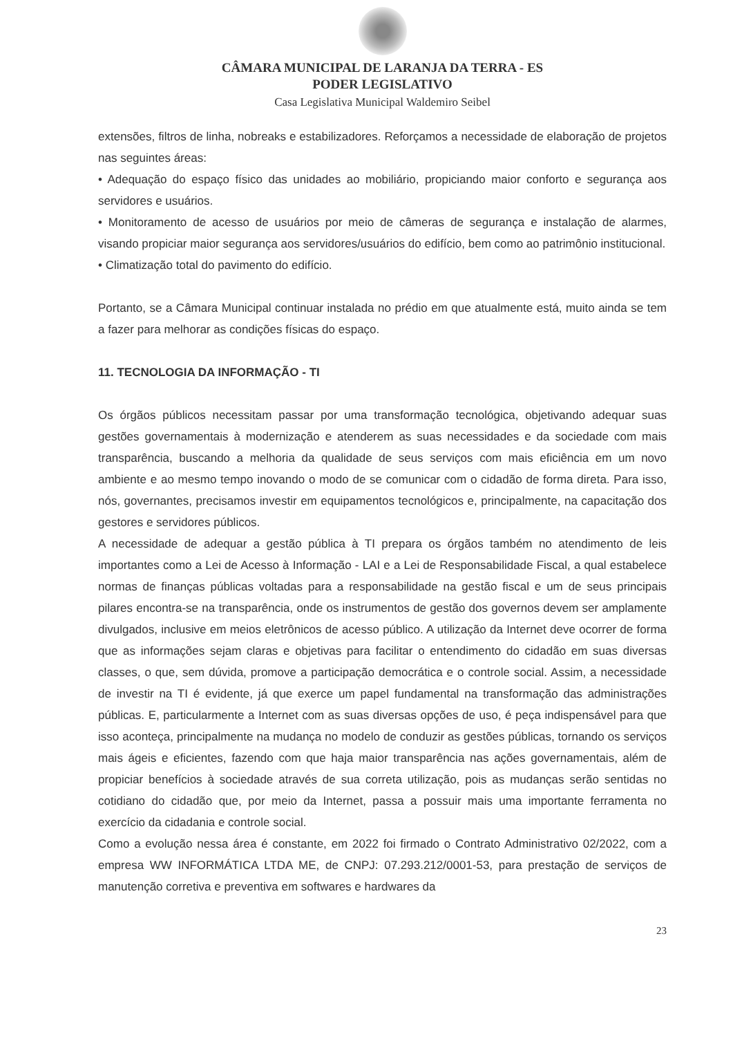CÂMARA MUNICIPAL DE LARANJA DA TERRA - ES
PODER LEGISLATIVO
Casa Legislativa Municipal Waldemiro Seibel
extensões, filtros de linha, nobreaks e estabilizadores. Reforçamos a necessidade de elaboração de projetos nas seguintes áreas:
• Adequação do espaço físico das unidades ao mobiliário, propiciando maior conforto e segurança aos servidores e usuários.
• Monitoramento de acesso de usuários por meio de câmeras de segurança e instalação de alarmes, visando propiciar maior segurança aos servidores/usuários do edifício, bem como ao patrimônio institucional.
• Climatização total do pavimento do edifício.
Portanto, se a Câmara Municipal continuar instalada no prédio em que atualmente está, muito ainda se tem a fazer para melhorar as condições físicas do espaço.
11. TECNOLOGIA DA INFORMAÇÃO - TI
Os órgãos públicos necessitam passar por uma transformação tecnológica, objetivando adequar suas gestões governamentais à modernização e atenderem as suas necessidades e da sociedade com mais transparência, buscando a melhoria da qualidade de seus serviços com mais eficiência em um novo ambiente e ao mesmo tempo inovando o modo de se comunicar com o cidadão de forma direta. Para isso, nós, governantes, precisamos investir em equipamentos tecnológicos e, principalmente, na capacitação dos gestores e servidores públicos.
A necessidade de adequar a gestão pública à TI prepara os órgãos também no atendimento de leis importantes como a Lei de Acesso à Informação - LAI e a Lei de Responsabilidade Fiscal, a qual estabelece normas de finanças públicas voltadas para a responsabilidade na gestão fiscal e um de seus principais pilares encontra-se na transparência, onde os instrumentos de gestão dos governos devem ser amplamente divulgados, inclusive em meios eletrônicos de acesso público. A utilização da Internet deve ocorrer de forma que as informações sejam claras e objetivas para facilitar o entendimento do cidadão em suas diversas classes, o que, sem dúvida, promove a participação democrática e o controle social. Assim, a necessidade de investir na TI é evidente, já que exerce um papel fundamental na transformação das administrações públicas. E, particularmente a Internet com as suas diversas opções de uso, é peça indispensável para que isso aconteça, principalmente na mudança no modelo de conduzir as gestões públicas, tornando os serviços mais ágeis e eficientes, fazendo com que haja maior transparência nas ações governamentais, além de propiciar benefícios à sociedade através de sua correta utilização, pois as mudanças serão sentidas no cotidiano do cidadão que, por meio da Internet, passa a possuir mais uma importante ferramenta no exercício da cidadania e controle social.
Como a evolução nessa área é constante, em 2022 foi firmado o Contrato Administrativo 02/2022, com a empresa WW INFORMÁTICA LTDA ME, de CNPJ: 07.293.212/0001-53, para prestação de serviços de manutenção corretiva e preventiva em softwares e hardwares da
23